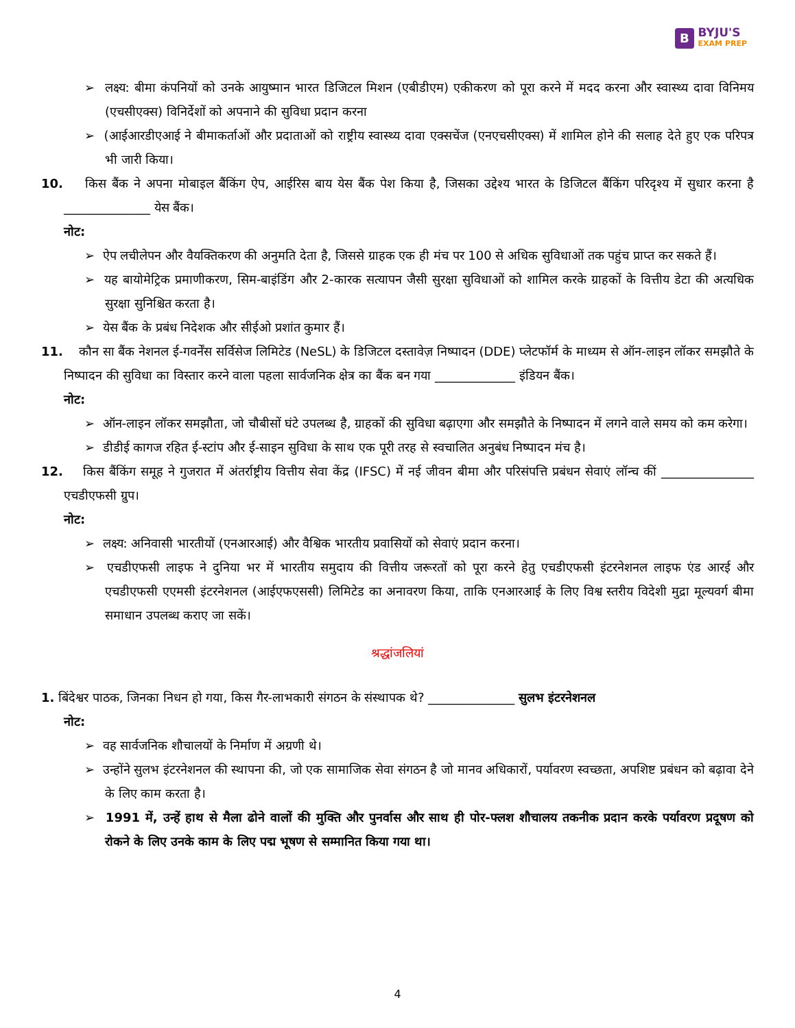B BYJU'S
EXAM PREP
➢ लक्ष्य: बीमा कंपनियों को उनके आयुष्मान भारत डिजिटल मिशन (एबीडीएम) एकीकरण को पूरा करने में मदद करना और स्वास्थ्य दावा विनिमय (एचसीएक्स) विनिर्देशों को अपनाने की सुविधा प्रदान करना
➢ (आईआरडीएआई ने बीमाकर्ताओं और प्रदाताओं को राष्ट्रीय स्वास्थ्य दावा एक्सचेंज (एनएचसीएक्स) में शामिल होने की सलाह देते हुए एक परिपत्र भी जारी किया।
10. किस बैंक ने अपना मोबाइल बैंकिंग ऐप, आईरिस बाय येस बैंक पेश किया है, जिसका उद्देश्य भारत के डिजिटल बैंकिंग परिदृश्य में सुधार करना है ______________ येस बैंक।
नोट:
➢ ऐप लचीलेपन और वैयक्तिकरण की अनुमति देता है, जिससे ग्राहक एक ही मंच पर 100 से अधिक सुविधाओं तक पहुंच प्राप्त कर सकते हैं।
➢ यह बायोमेट्रिक प्रमाणीकरण, सिम-बाइंडिंग और 2-कारक सत्यापन जैसी सुरक्षा सुविधाओं को शामिल करके ग्राहकों के वित्तीय डेटा की अत्यधिक सुरक्षा सुनिश्चित करता है।
➢ येस बैंक के प्रबंध निदेशक और सीईओ प्रशांत कुमार हैं।
11. कौन सा बैंक नेशनल ई-गवर्नेंस सर्विसेज लिमिटेड (NeSL) के डिजिटल दस्तावेज़ निष्पादन (DDE) प्लेटफॉर्म के माध्यम से ऑन-लाइन लॉकर समझौते के निष्पादन की सुविधा का विस्तार करने वाला पहला सार्वजनिक क्षेत्र का बैंक बन गया _____________ इंडियन बैंक।
नोट:
➢ ऑन-लाइन लॉकर समझौता, जो चौबीसों घंटे उपलब्ध है, ग्राहकों की सुविधा बढ़ाएगा और समझौते के निष्पादन में लगने वाले समय को कम करेगा।
➢ डीडीई कागज रहित ई-स्टांप और ई-साइन सुविधा के साथ एक पूरी तरह से स्वचालित अनुबंध निष्पादन मंच है।
12. किस बैंकिंग समूह ने गुजरात में अंतर्राष्ट्रीय वित्तीय सेवा केंद्र (IFSC) में नई जीवन बीमा और परिसंपत्ति प्रबंधन सेवाएं लॉन्च कीं _______________ एचडीएफसी ग्रुप।
नोट:
➢ लक्ष्य: अनिवासी भारतीयों (एनआरआई) और वैश्विक भारतीय प्रवासियों को सेवाएं प्रदान करना।
➢ एचडीएफसी लाइफ ने दुनिया भर में भारतीय समुदाय की वित्तीय जरूरतों को पूरा करने हेतु एचडीएफसी इंटरनेशनल लाइफ एंड आरई और एचडीएफसी एएमसी इंटरनेशनल (आईएफएससी) लिमिटेड का अनावरण किया, ताकि एनआरआई के लिए विश्व स्तरीय विदेशी मुद्रा मूल्यवर्ग बीमा समाधान उपलब्ध कराए जा सकें।
श्रद्धांजलियां
1. बिंदेश्वर पाठक, जिनका निधन हो गया, किस गैर-लाभकारी संगठन के संस्थापक थे? ______________ सुलभ इंटरनेशनल
नोट:
➢ वह सार्वजनिक शौचालयों के निर्माण में अग्रणी थे।
➢ उन्होंने सुलभ इंटरनेशनल की स्थापना की, जो एक सामाजिक सेवा संगठन है जो मानव अधिकारों, पर्यावरण स्वच्छता, अपशिष्ट प्रबंधन को बढ़ावा देने के लिए काम करता है।
➢ 1991 में, उन्हें हाथ से मैला ढोने वालों की मुक्ति और पुनर्वास और साथ ही पोर-फ्लश शौचालय तकनीक प्रदान करके पर्यावरण प्रदूषण को रोकने के लिए उनके काम के लिए पद्म भूषण से सम्मानित किया गया था।
4